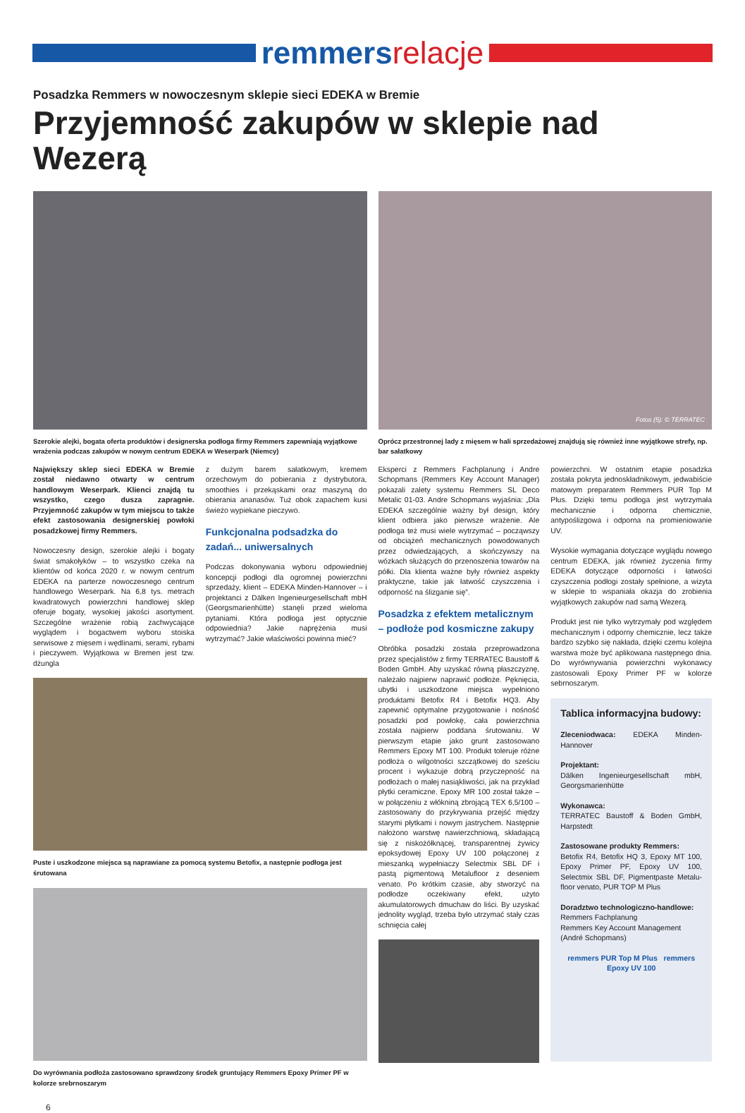remmersrelacje
Posadzka Remmers w nowoczesnym sklepie sieci EDEKA w Bremie
Przyjemność zakupów w sklepie nad Wezerą
Szerokie alejki, bogata oferta produktów i designerska podłoga firmy Remmers zapewniają wyjątkowe wrażenia podczas zakupów w nowym centrum EDEKA w Weserpark (Niemcy)
Fotos (5): © TERRATEC
Oprócz przestronnej lady z mięsem w hali sprzedażowej znajdują się również inne wyjątkowe strefy, np. bar sałatkowy
Największy sklep sieci EDEKA w Bremie został niedawno otwarty w centrum handlowym Weserpark. Klienci znajdą tu wszystko, czego dusza zapragnie. Przyjemność zakupów w tym miejscu to także efekt zastosowania designerskiej powłoki posadzkowej firmy Remmers.
Nowoczesny design, szerokie alejki i bogaty świat smakołyków – to wszystko czeka na klientów od końca 2020 r. w nowym centrum EDEKA na parterze nowoczesnego centrum handlowego Weserpark. Na 6,8 tys. metrach kwadratowych powierzchni handlowej sklep oferuje bogaty, wysokiej jakości asortyment. Szczególne wrażenie robią zachwycające wyglądem i bogactwem wyboru stoiska serwisowe z mięsem i wędlinami, serami, rybami i pieczywem. Wyjątkowa w Bremen jest tzw. dżungla
z dużym barem sałatkowym, kremem orzechowym do pobierania z dystrybutora, smoothies i przekąskami oraz maszyną do obierania ananasów. Tuż obok zapachem kusi świeżo wypiekane pieczywo.
Funkcjonalna podsadzka do zadań... uniwersalnych
Podczas dokonywania wyboru odpowiedniej koncepcji podłogi dla ogromnej powierzchni sprzedaży, klient – EDEKA Minden-Hannover – i projektanci z Dälken Ingenieurgesellschaft mbH (Georgsmarienhütte) stanęli przed wieloma pytaniami. Która podłoga jest optycznie odpowiednia? Jakie naprężenia musi wytrzymać? Jakie właściwości powinna mieć?
Puste i uszkodzone miejsca są naprawiane za pomocą systemu Betofix, a następnie podłoga jest śrutowana
Do wyrównania podłoża zastosowano sprawdzony środek gruntujący Remmers Epoxy Primer PF w kolorze srebrnoszarym
Eksperci z Remmers Fachplanung i Andre Schopmans (Remmers Key Account Manager) pokazali zalety systemu Remmers SL Deco Metalic 01-03. Andre Schopmans wyjaśnia: „Dla EDEKA szczególnie ważny był design, który klient odbiera jako pierwsze wrażenie. Ale podłoga też musi wiele wytrzymać – począwszy od obciążeń mechanicznych powodowanych przez odwiedzających, a skończywszy na wózkach służących do przenoszenia towarów na półki. Dla klienta ważne były również aspekty praktyczne, takie jak łatwość czyszczenia i odporność na ślizganie się”.
Posadzka z efektem metalicznym – podłoże pod kosmiczne zakupy
Obróbka posadzki została przeprowadzona przez specjalistów z firmy TERRATEC Baustoff & Boden GmbH. Aby uzyskać równą płaszczyznę, należało najpierw naprawić podłoże. Pęknięcia, ubytki i uszkodzone miejsca wypełniono produktami Betofix R4 i Betofix HQ3. Aby zapewnić optymalne przygotowanie i nośność posadzki pod powłokę, cała powierzchnia została najpierw poddana śrutowaniu. W pierwszym etapie jako grunt zastosowano Remmers Epoxy MT 100. Produkt toleruje różne podłoża o wilgotności szczątkowej do sześciu procent i wykazuje dobrą przyczepność na podłożach o małej nasiąkliwości, jak na przykład płytki ceramiczne. Epoxy MR 100 został także – w połączeniu z włókniną zbrojącą TEX 6,5/100 – zastosowany do przykrywania przejść między starymi płytkami i nowym jastrychem. Następnie nałożono warstwę nawierzchniową, składającą się z niskożółknącej, transparentnej żywicy epoksydowej Epoxy UV 100 połączonej z mieszanką wypełniaczy Selectmix SBL DF i pastą pigmentową Metalufloor z deseniem venato. Po krótkim czasie, aby stworzyć na podłodze oczekiwany efekt, użyto akumulatorowych dmuchaw do liści. By uzyskać jednolity wygląd, trzeba było utrzymać stały czas schnięcia całej
powierzchni. W ostatnim etapie posadzka została pokryta jednoskładnikowym, jedwabiście matowym preparatem Remmers PUR Top M Plus. Dzięki temu podłoga jest wytrzymała mechanicznie i odporna chemicznie, antypoślizgowa i odporna na promieniowanie UV.
Wysokie wymagania dotyczące wyglądu nowego centrum EDEKA, jak również życzenia firmy EDEKA dotyczące odporności i łatwości czyszczenia podłogi zostały spełnione, a wizyta w sklepie to wspaniała okazja do zrobienia wyjątkowych zakupów nad samą Wezerą.
Produkt jest nie tylko wytrzymały pod względem mechanicznym i odporny chemicznie, lecz także bardzo szybko się nakłada, dzięki czemu kolejna warstwa może być aplikowana następnego dnia. Do wyrównywania powierzchni wykonawcy zastosowali Epoxy Primer PF w kolorze sebrnoszarym.
Tablica informacyjna budowy:
Zleceniodwaca: EDEKA Minden-Hannover
Projektant:
Dälken Ingenieurgesellschaft mbH, Georgsmarienhütte
Wykonawca:
TERRATEC Baustoff & Boden GmbH, Harpstedt
Zastosowane produkty Remmers:
Betofix R4, Betofix HQ 3, Epoxy MT 100, Epoxy Primer PF, Epoxy UV 100, Selectmix SBL DF, Pigmentpaste Metalu-floor venato, PUR TOP M Plus
Doradztwo technologiczno-handlowe:
Remmers Fachplanung
Remmers Key Account Management
(André Schopmans)
remmers PUR Top M Plus remmers Epoxy UV 100
6